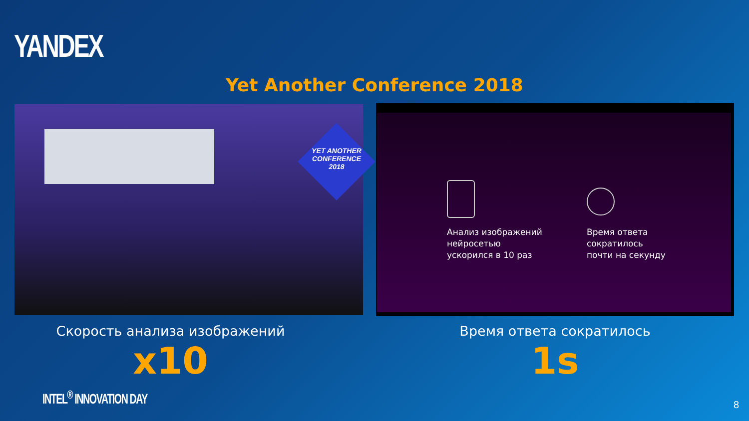YANDEX
Yet Another Conference 2018
YET ANOTHER CONFERENCE 2018
Анализ изображений
нейросетью
ускорился в 10 раз
Время ответа
сократилось
почти на секунду
Скорость анализа изображений
x10
Время ответа сократилось
1s
INTEL<sup>®</sup> INNOVATION DAY
8